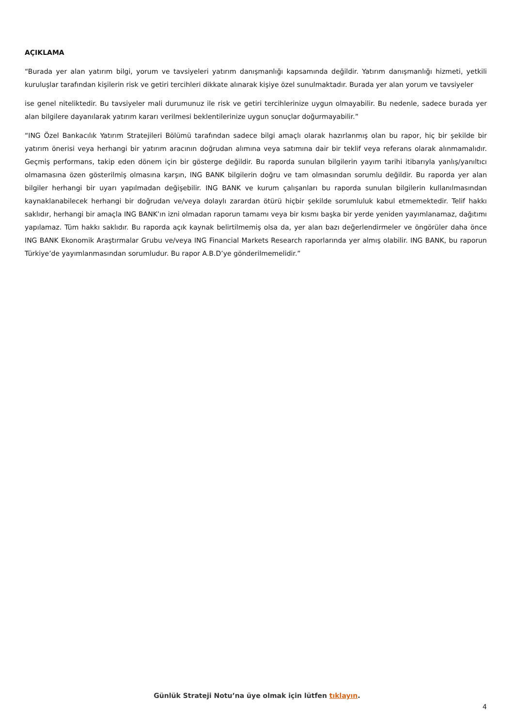AÇIKLAMA
“Burada yer alan yatırım bilgi, yorum ve tavsiyeleri yatırım danışmanlığı kapsamında değildir. Yatırım danışmanlığı hizmeti, yetkili kuruluşlar tarafından kişilerin risk ve getiri tercihleri dikkate alınarak kişiye özel sunulmaktadır. Burada yer alan yorum ve tavsiyeler
ise genel niteliktedir. Bu tavsiyeler mali durumunuz ile risk ve getiri tercihlerinize uygun olmayabilir. Bu nedenle, sadece burada yer alan bilgilere dayanılarak yatırım kararı verilmesi beklentilerinize uygun sonuçlar doğurmayabilir.”
“ING Özel Bankacılık Yatırım Stratejileri Bölümü tarafından sadece bilgi amaçlı olarak hazırlanmış olan bu rapor, hiç bir şekilde bir yatırım önerisi veya herhangi bir yatırım aracının doğrudan alımına veya satımına dair bir teklif veya referans olarak alınmamalıdır. Geçmiş performans, takip eden dönem için bir gösterge değildir. Bu raporda sunulan bilgilerin yayım tarihi itibarıyla yanlış/yanıltıcı olmamasına özen gösterilmiş olmasına karşın, ING BANK bilgilerin doğru ve tam olmasından sorumlu değildir. Bu raporda yer alan bilgiler herhangi bir uyarı yapılmadan değişebilir. ING BANK ve kurum çalışanları bu raporda sunulan bilgilerin kullanılmasından kaynaklanabilecek herhangi bir doğrudan ve/veya dolaylı zarardan ötürü hiçbir şekilde sorumluluk kabul etmemektedir. Telif hakkı saklıdır, herhangi bir amaçla ING BANK’ın izni olmadan raporun tamamı veya bir kısmı başka bir yerde yeniden yayımlanamaz, dağıtımı yapılamaz. Tüm hakkı saklıdır. Bu raporda açık kaynak belirtilmemiş olsa da, yer alan bazı değerlendirmeler ve öngörüler daha önce ING BANK Ekonomik Araştırmalar Grubu ve/veya ING Financial Markets Research raporlarında yer almış olabilir. ING BANK, bu raporun Türkiye’de yayımlanmasından sorumludur. Bu rapor A.B.D’ye gönderilmemelidir.”
Günlük Strateji Notu’na üye olmak için lütfen tıklayın.
4